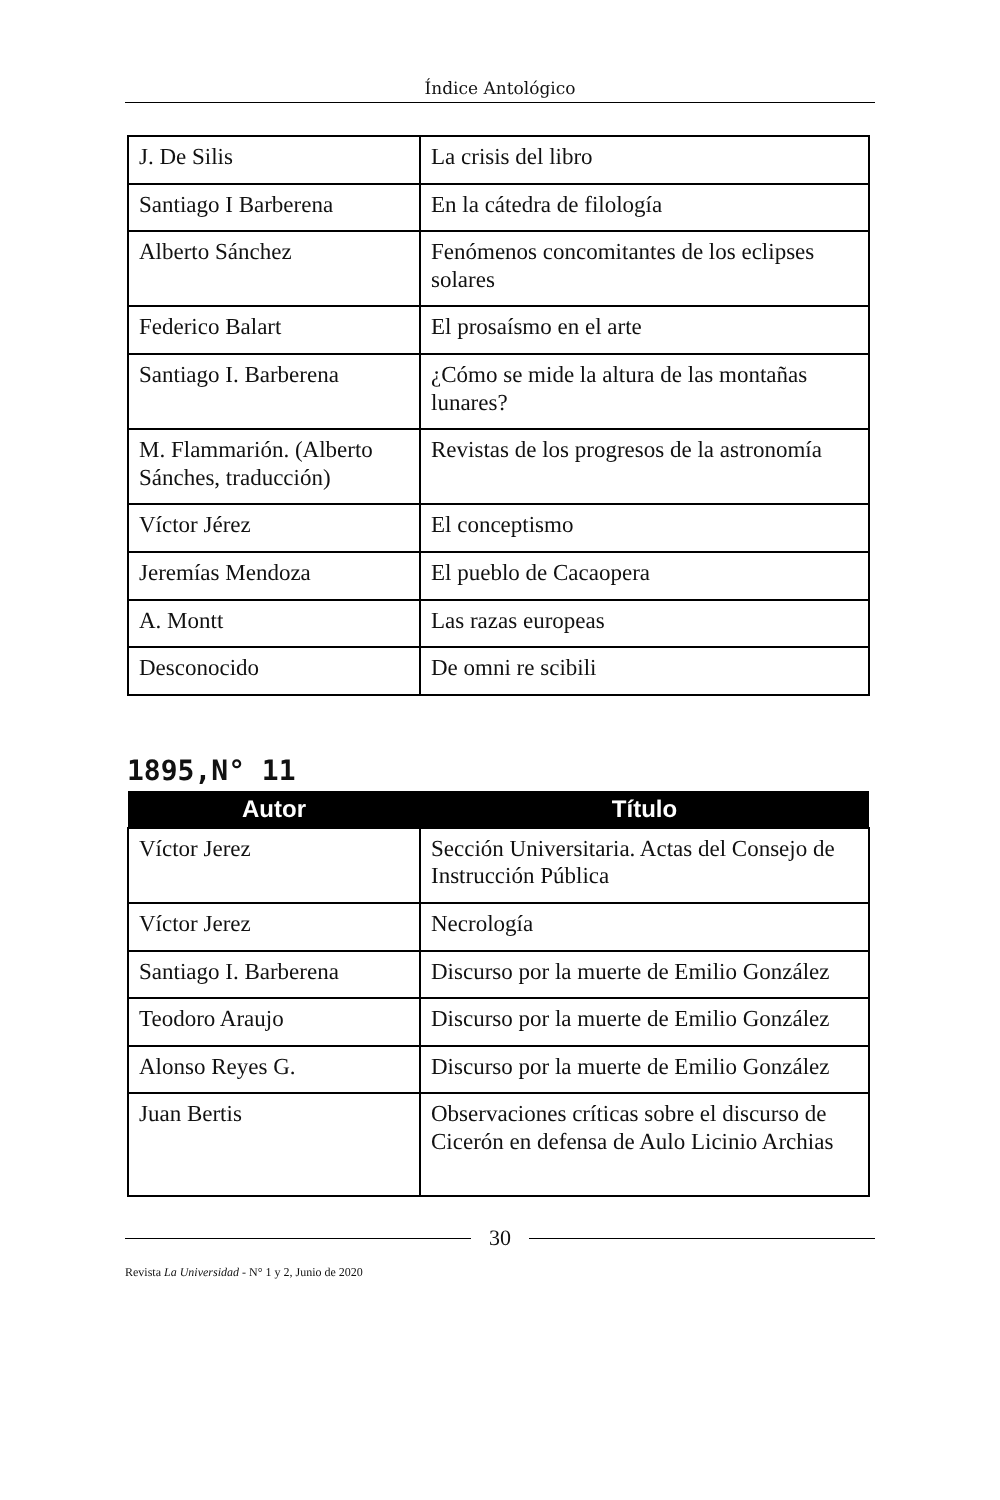Índice Antológico
| J. De Silis | La crisis del libro |
| Santiago I Barberena | En la cátedra de filología |
| Alberto Sánchez | Fenómenos concomitantes de los eclipses solares |
| Federico Balart | El prosaísmo en el arte |
| Santiago I. Barberena | ¿Cómo se mide la altura de las montañas lunares? |
| M. Flammarión. (Alberto Sánches, traducción) | Revistas de los progresos de la astronomía |
| Víctor Jérez | El conceptismo |
| Jeremías Mendoza | El pueblo de Cacaopera |
| A. Montt | Las razas europeas |
| Desconocido | De omni re scibili |
1895,N° 11
| Autor | Título |
| --- | --- |
| Víctor Jerez | Sección Universitaria. Actas del Consejo de Instrucción Pública |
| Víctor Jerez | Necrología |
| Santiago I. Barberena | Discurso por la muerte de Emilio González |
| Teodoro Araujo | Discurso por la muerte de Emilio González |
| Alonso Reyes G. | Discurso por la muerte de Emilio González |
| Juan Bertis | Observaciones críticas sobre el discurso de Cicerón en defensa de Aulo Licinio Archias |
30
Revista La Universidad - N° 1 y 2, Junio de 2020